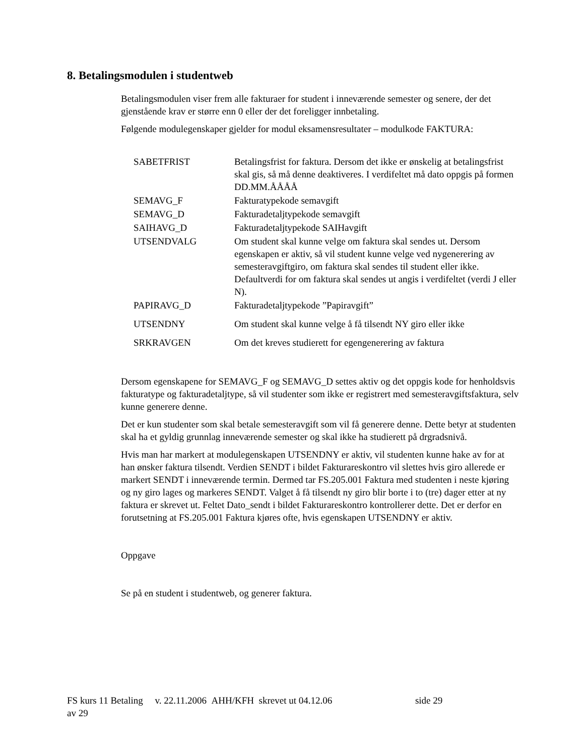8. Betalingsmodulen i studentweb
Betalingsmodulen viser frem alle fakturaer for student i inneværende semester og senere, der det gjenstående krav er større enn 0 eller der det foreligger innbetaling.
Følgende modulegenskaper gjelder for modul eksamensresultater – modulkode FAKTURA:
| SABETFRIST | Betalingsfrist for faktura. Dersom det ikke er ønskelig at betalingsfrist skal gis, så må denne deaktiveres. I verdifeltet må dato oppgis på formen DD.MM.ÅÅÅÅ |
| SEMAVG_F | Fakturatypekode semavgift |
| SEMAVG_D | Fakturadetaljtypekode semavgift |
| SAIHAVG_D | Fakturadetaljtypekode SAIHavgift |
| UTSENDVALG | Om student skal kunne velge om faktura skal sendes ut. Dersom egenskapen er aktiv, så vil student kunne velge ved nygenerering av semesteravgiftgiro, om faktura skal sendes til student eller ikke. Defaultverdi for om faktura skal sendes ut angis i verdifeltet (verdi J eller N). |
| PAPIRAVG_D | Fakturadetaljtypekode ”Papiravgift” |
| UTSENDNY | Om student skal kunne velge å få tilsendt NY giro eller ikke |
| SRKRAVGEN | Om det kreves studierett for egengenerering av faktura |
Dersom egenskapene for SEMAVG_F og SEMAVG_D settes aktiv og det oppgis kode for henholdsvis fakturatype og fakturadetaljtype, så vil studenter som ikke er registrert med semesteravgiftsfaktura, selv kunne generere denne.
Det er kun studenter som skal betale semesteravgift som vil få generere denne. Dette betyr at studenten skal ha et gyldig grunnlag inneværende semester og skal ikke ha studierett på drgradsnivå.
Hvis man har markert at modulegenskapen UTSENDNY er aktiv, vil studenten kunne hake av for at han ønsker faktura tilsendt. Verdien SENDT i bildet Fakturareskontro vil slettes hvis giro allerede er markert SENDT i inneværende termin. Dermed tar FS.205.001 Faktura med studenten i neste kjøring og ny giro lages og markeres SENDT. Valget å få tilsendt ny giro blir borte i to (tre) dager etter at ny faktura er skrevet ut. Feltet Dato_sendt i bildet Fakturareskontro kontrollerer dette. Det er derfor en forutsetning at FS.205.001 Faktura kjøres ofte, hvis egenskapen UTSENDNY er aktiv.
Oppgave
Se på en student i studentweb, og generer faktura.
FS kurs 11 Betaling v. 22.11.2006 AHH/KFH skrevet ut 04.12.06 side 29
av 29